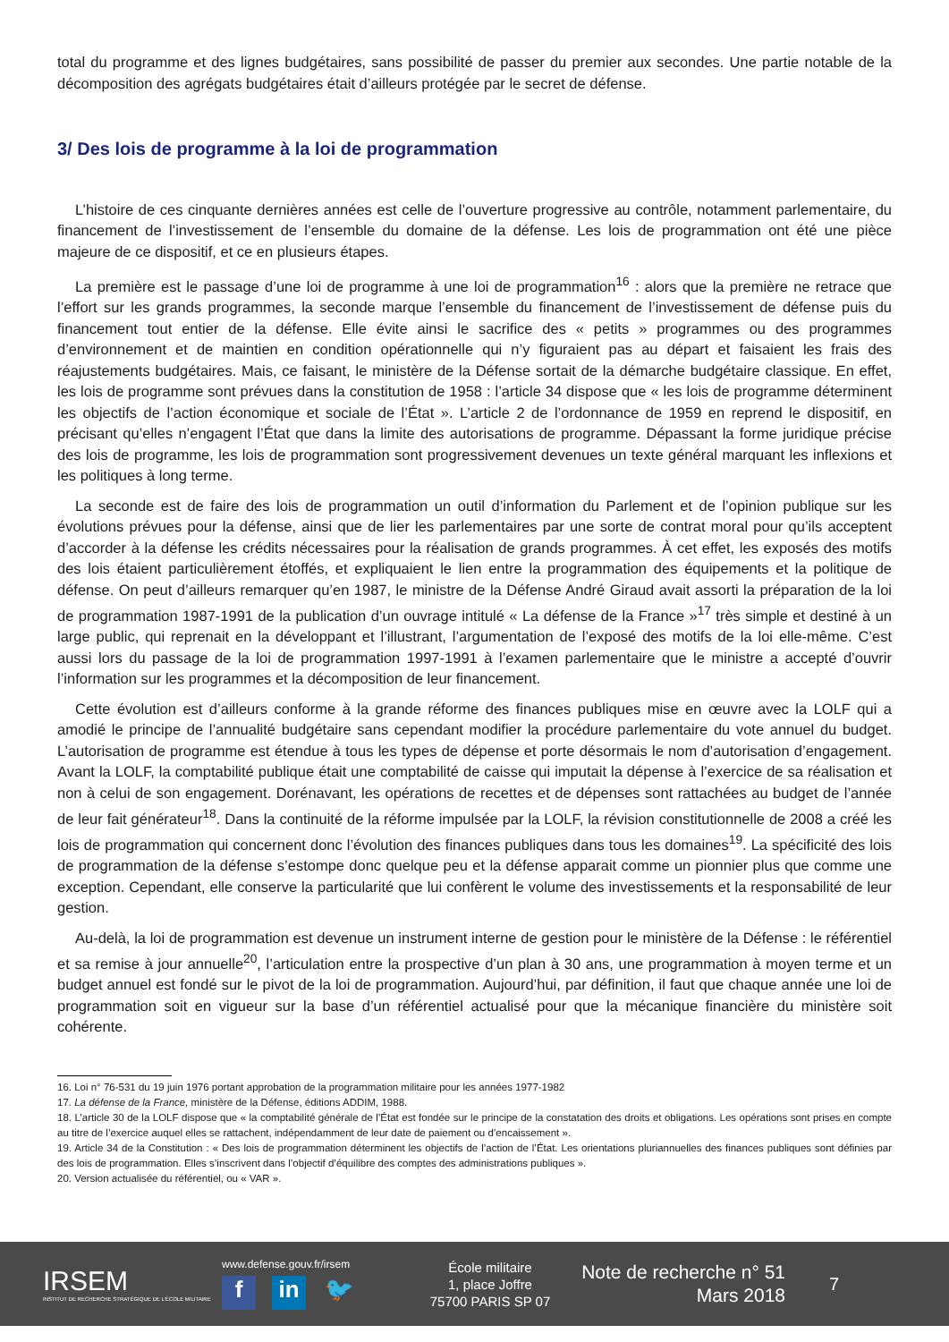total du programme et des lignes budgétaires, sans possibilité de passer du premier aux secondes. Une partie notable de la décomposition des agrégats budgétaires était d’ailleurs protégée par le secret de défense.
3/ Des lois de programme à la loi de programmation
L’histoire de ces cinquante dernières années est celle de l’ouverture progressive au contrôle, notamment parlementaire, du financement de l’investissement de l’ensemble du domaine de la défense. Les lois de programmation ont été une pièce majeure de ce dispositif, et ce en plusieurs étapes.
La première est le passage d’une loi de programme à une loi de programmation<sup>16</sup> : alors que la première ne retrace que l’effort sur les grands programmes, la seconde marque l’ensemble du financement de l’investissement de défense puis du financement tout entier de la défense. Elle évite ainsi le sacrifice des « petits » programmes ou des programmes d’environnement et de maintien en condition opérationnelle qui n’y figuraient pas au départ et faisaient les frais des réajustements budgétaires. Mais, ce faisant, le ministère de la Défense sortait de la démarche budgétaire classique. En effet, les lois de programme sont prévues dans la constitution de 1958 : l’article 34 dispose que « les lois de programme déterminent les objectifs de l’action économique et sociale de l’État ». L’article 2 de l’ordonnance de 1959 en reprend le dispositif, en précisant qu’elles n’engagent l’État que dans la limite des autorisations de programme. Dépassant la forme juridique précise des lois de programme, les lois de programmation sont progressivement devenues un texte général marquant les inflexions et les politiques à long terme.
La seconde est de faire des lois de programmation un outil d’information du Parlement et de l’opinion publique sur les évolutions prévues pour la défense, ainsi que de lier les parlementaires par une sorte de contrat moral pour qu’ils acceptent d’accorder à la défense les crédits nécessaires pour la réalisation de grands programmes. À cet effet, les exposés des motifs des lois étaient particulièrement étoffés, et expliquaient le lien entre la programmation des équipements et la politique de défense. On peut d’ailleurs remarquer qu’en 1987, le ministre de la Défense André Giraud avait assorti la préparation de la loi de programmation 1987-1991 de la publication d’un ouvrage intitulé « La défense de la France »<sup>17</sup> très simple et destiné à un large public, qui reprenait en la développant et l’illustrant, l’argumentation de l’exposé des motifs de la loi elle-même. C’est aussi lors du passage de la loi de programmation 1997-1991 à l’examen parlementaire que le ministre a accepté d’ouvrir l’information sur les programmes et la décomposition de leur financement.
Cette évolution est d’ailleurs conforme à la grande réforme des finances publiques mise en œuvre avec la LOLF qui a amodié le principe de l’annualité budgétaire sans cependant modifier la procédure parlementaire du vote annuel du budget. L’autorisation de programme est étendue à tous les types de dépense et porte désormais le nom d’autorisation d’engagement. Avant la LOLF, la comptabilité publique était une comptabilité de caisse qui imputait la dépense à l’exercice de sa réalisation et non à celui de son engagement. Dorénavant, les opérations de recettes et de dépenses sont rattachées au budget de l’année de leur fait générateur<sup>18</sup>. Dans la continuité de la réforme impulsée par la LOLF, la révision constitutionnelle de 2008 a créé les lois de programmation qui concernent donc l’évolution des finances publiques dans tous les domaines<sup>19</sup>. La spécificité des lois de programmation de la défense s’estompe donc quelque peu et la défense apparait comme un pionnier plus que comme une exception. Cependant, elle conserve la particularité que lui confèrent le volume des investissements et la responsabilité de leur gestion.
Au-delà, la loi de programmation est devenue un instrument interne de gestion pour le ministère de la Défense : le référentiel et sa remise à jour annuelle<sup>20</sup>, l’articulation entre la prospective d’un plan à 30 ans, une programmation à moyen terme et un budget annuel est fondé sur le pivot de la loi de programmation. Aujourd’hui, par définition, il faut que chaque année une loi de programmation soit en vigueur sur la base d’un référentiel actualisé pour que la mécanique financière du ministère soit cohérente.
16. Loi n° 76-531 du 19 juin 1976 portant approbation de la programmation militaire pour les années 1977-1982
17. La défense de la France, ministère de la Défense, éditions ADDIM, 1988.
18. L’article 30 de la LOLF dispose que « la comptabilité générale de l’État est fondée sur le principe de la constatation des droits et obligations. Les opérations sont prises en compte au titre de l’exercice auquel elles se rattachent, indépendamment de leur date de paiement ou d’encaissement ».
19. Article 34 de la Constitution : « Des lois de programmation déterminent les objectifs de l’action de l’État. Les orientations pluriannuelles des finances publiques sont définies par des lois de programmation. Elles s’inscrivent dans l’objectif d’équilibre des comptes des administrations publiques ».
20. Version actualisée du référentiel, ou « VAR ».
IRSEM
INSTITUT DE RECHERCHE STRATÉGIQUE DE L’ÉCOLE MILITAIRE
www.defense.gouv.fr/irsem
fin 🐦
École militaire
1, place Joffre
75700 PARIS SP 07
Note de recherche n° 51
Mars 2018
7